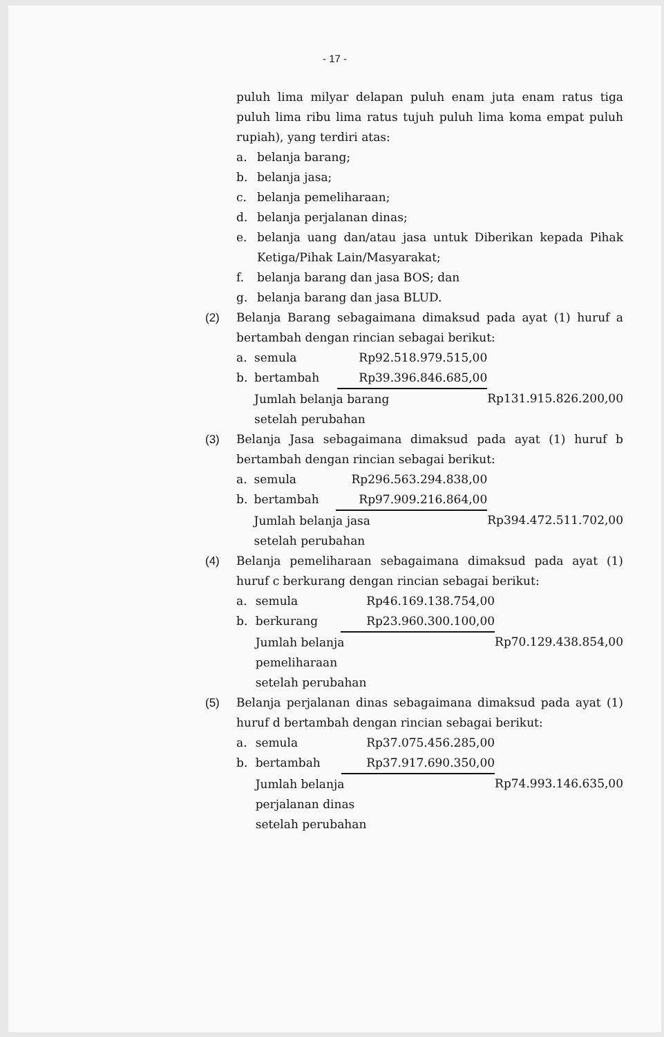- 17 -
puluh lima milyar delapan puluh enam juta enam ratus tiga puluh lima ribu lima ratus tujuh puluh lima koma empat puluh rupiah), yang terdiri atas:
a. belanja barang;
b. belanja jasa;
c. belanja pemeliharaan;
d. belanja perjalanan dinas;
e. belanja uang dan/atau jasa untuk Diberikan kepada Pihak Ketiga/Pihak Lain/Masyarakat;
f. belanja barang dan jasa BOS; dan
g. belanja barang dan jasa BLUD.
(2) Belanja Barang sebagaimana dimaksud pada ayat (1) huruf a bertambah dengan rincian sebagai berikut:
| a. | semula | Rp92.518.979.515,00 | |
| b. | bertambah | Rp39.396.846.685,00 | |
| | Jumlah belanja barang setelah perubahan | | Rp131.915.826.200,00 |
(3) Belanja Jasa sebagaimana dimaksud pada ayat (1) huruf b bertambah dengan rincian sebagai berikut:
| a. | semula | Rp296.563.294.838,00 | |
| b. | bertambah | Rp97.909.216.864,00 | |
| | Jumlah belanja jasa setelah perubahan | | Rp394.472.511.702,00 |
(4) Belanja pemeliharaan sebagaimana dimaksud pada ayat (1) huruf c berkurang dengan rincian sebagai berikut:
| a. | semula | Rp46.169.138.754,00 | |
| b. | berkurang | Rp23.960.300.100,00 | |
| | Jumlah belanja pemeliharaan setelah perubahan | | Rp70.129.438.854,00 |
(5) Belanja perjalanan dinas sebagaimana dimaksud pada ayat (1) huruf d bertambah dengan rincian sebagai berikut:
| a. | semula | Rp37.075.456.285,00 | |
| b. | bertambah | Rp37.917.690.350,00 | |
| | Jumlah belanja perjalanan dinas setelah perubahan | | Rp74.993.146.635,00 |